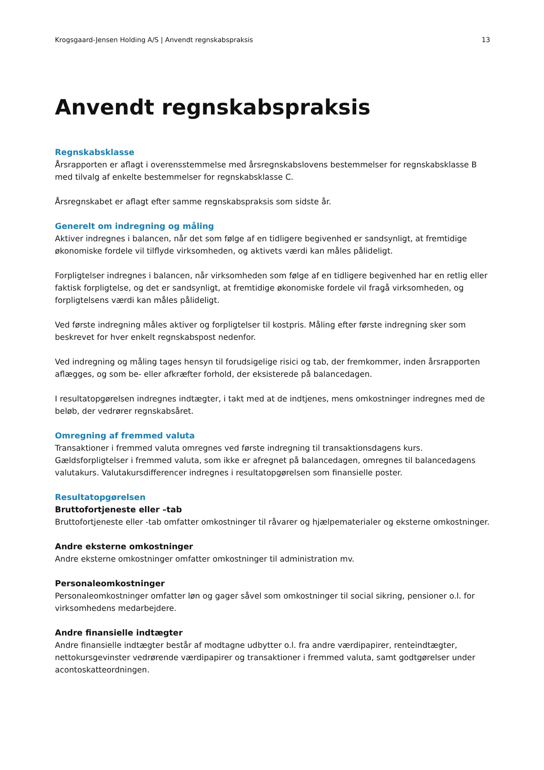Krogsgaard-Jensen Holding A/S | Anvendt regnskabspraksis 13
Anvendt regnskabspraksis
Regnskabsklasse
Årsrapporten er aflagt i overensstemmelse med årsregnskabslovens bestemmelser for regnskabsklasse B med tilvalg af enkelte bestemmelser for regnskabsklasse C.
Årsregnskabet er aflagt efter samme regnskabspraksis som sidste år.
Generelt om indregning og måling
Aktiver indregnes i balancen, når det som følge af en tidligere begivenhed er sandsynligt, at fremtidige økonomiske fordele vil tilflyde virksomheden, og aktivets værdi kan måles pålideligt.
Forpligtelser indregnes i balancen, når virksomheden som følge af en tidligere begivenhed har en retlig eller faktisk forpligtelse, og det er sandsynligt, at fremtidige økonomiske fordele vil fragå virksomheden, og forpligtelsens værdi kan måles pålideligt.
Ved første indregning måles aktiver og forpligtelser til kostpris. Måling efter første indregning sker som beskrevet for hver enkelt regnskabspost nedenfor.
Ved indregning og måling tages hensyn til forudsigelige risici og tab, der fremkommer, inden årsrapporten aflægges, og som be- eller afkræfter forhold, der eksisterede på balancedagen.
I resultatopgørelsen indregnes indtægter, i takt med at de indtjenes, mens omkostninger indregnes med de beløb, der vedrører regnskabsåret.
Omregning af fremmed valuta
Transaktioner i fremmed valuta omregnes ved første indregning til transaktionsdagens kurs. Gældsforpligtelser i fremmed valuta, som ikke er afregnet på balancedagen, omregnes til balancedagens valutakurs. Valutakursdifferencer indregnes i resultatopgørelsen som finansielle poster.
Resultatopgørelsen
Bruttofortjeneste eller –tab
Bruttofortjeneste eller -tab omfatter omkostninger til råvarer og hjælpematerialer og eksterne omkostninger.
Andre eksterne omkostninger
Andre eksterne omkostninger omfatter omkostninger til administration mv.
Personaleomkostninger
Personaleomkostninger omfatter løn og gager såvel som omkostninger til social sikring, pensioner o.l. for virksomhedens medarbejdere.
Andre finansielle indtægter
Andre finansielle indtægter består af modtagne udbytter o.l. fra andre værdipapirer, renteindtægter, nettokursgevinster vedrørende værdipapirer og transaktioner i fremmed valuta, samt godtgørelser under acontoskatteordningen.